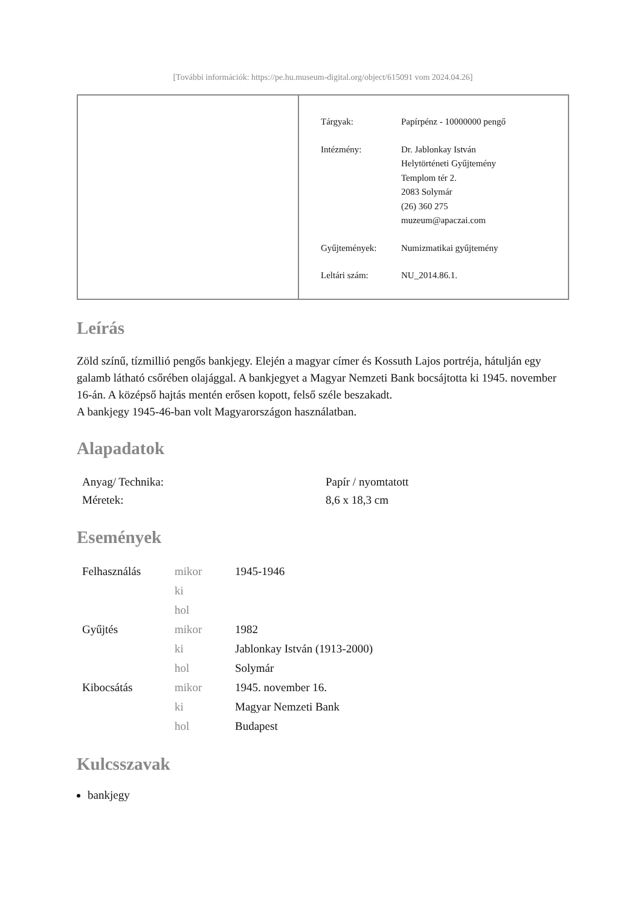[További információk: https://pe.hu.museum-digital.org/object/615091 vom 2024.04.26]
| Tárgyak: | Papírpénz - 10000000 pengő |
| Intézmény: | Dr. Jablonkay István Helytörténeti Gyűjtemény Templom tér 2. 2083 Solymár (26) 360 275 muzeum@apaczai.com |
| Gyűjtemények: | Numizmatikai gyűjtemény |
| Leltári szám: | NU_2014.86.1. |
Leírás
Zöld színű, tízmillió pengős bankjegy. Elején a magyar címer és Kossuth Lajos portréja, hátulján egy galamb látható csőrében olajággal. A bankjegyet a Magyar Nemzeti Bank bocsájtotta ki 1945. november 16-án. A középső hajtás mentén erősen kopott, felső széle beszakadt.
A bankjegy 1945-46-ban volt Magyarországon használatban.
Alapadatok
| Anyag/ Technika: | Papír / nyomtatott |
| Méretek: | 8,6 x 18,3 cm |
Események
| Felhasználás | mikor | 1945-1946 |
| | ki | |
| | hol | |
| Gyűjtés | mikor | 1982 |
| | ki | Jablonkay István (1913-2000) |
| | hol | Solymár |
| Kibocsátás | mikor | 1945. november 16. |
| | ki | Magyar Nemzeti Bank |
| | hol | Budapest |
Kulcsszavak
bankjegy